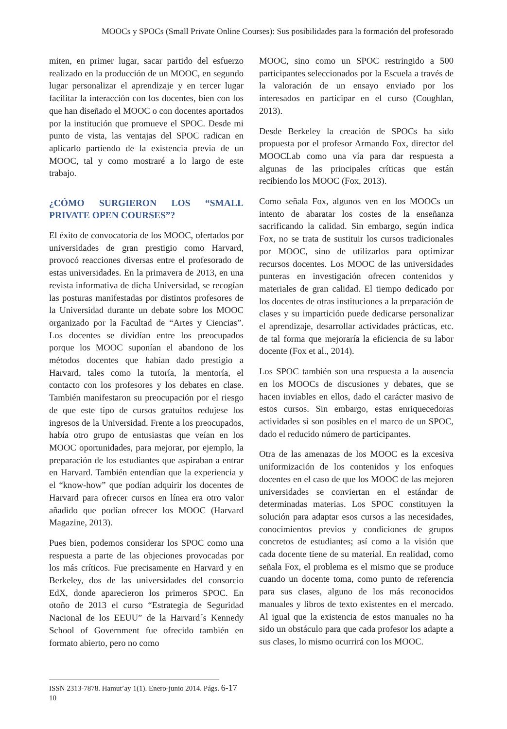MOOCs y SPOCs (Small Private Online Courses): Sus posibilidades para la formación del profesorado
miten, en primer lugar, sacar partido del esfuerzo realizado en la producción de un MOOC, en segundo lugar personalizar el aprendizaje y en tercer lugar facilitar la interacción con los docentes, bien con los que han diseñado el MOOC o con docentes aportados por la institución que promueve el SPOC. Desde mi punto de vista, las ventajas del SPOC radican en aplicarlo partiendo de la existencia previa de un MOOC, tal y como mostraré a lo largo de este trabajo.
¿CÓMO SURGIERON LOS “SMALL PRIVATE OPEN COURSES”?
El éxito de convocatoria de los MOOC, ofertados por universidades de gran prestigio como Harvard, provocó reacciones diversas entre el profesorado de estas universidades. En la primavera de 2013, en una revista informativa de dicha Universidad, se recogían las posturas manifestadas por distintos profesores de la Universidad durante un debate sobre los MOOC organizado por la Facultad de “Artes y Ciencias”. Los docentes se dividían entre los preocupados porque los MOOC suponían el abandono de los métodos docentes que habían dado prestigio a Harvard, tales como la tutoría, la mentoría, el contacto con los profesores y los debates en clase. También manifestaron su preocupación por el riesgo de que este tipo de cursos gratuitos redujese los ingresos de la Universidad. Frente a los preocupados, había otro grupo de entusiastas que veían en los MOOC oportunidades, para mejorar, por ejemplo, la preparación de los estudiantes que aspiraban a entrar en Harvard. También entendían que la experiencia y el “know-how” que podían adquirir los docentes de Harvard para ofrecer cursos en línea era otro valor añadido que podían ofrecer los MOOC (Harvard Magazine, 2013).
Pues bien, podemos considerar los SPOC como una respuesta a parte de las objeciones provocadas por los más críticos. Fue precisamente en Harvard y en Berkeley, dos de las universidades del consorcio EdX, donde aparecieron los primeros SPOC. En otoño de 2013 el curso “Estrategia de Seguridad Nacional de los EEUU” de la Harvard´s Kennedy School of Government fue ofrecido también en formato abierto, pero no como
MOOC, sino como un SPOC restringido a 500 participantes seleccionados por la Escuela a través de la valoración de un ensayo enviado por los interesados en participar en el curso (Coughlan, 2013).
Desde Berkeley la creación de SPOCs ha sido propuesta por el profesor Armando Fox, director del MOOCLab como una vía para dar respuesta a algunas de las principales críticas que están recibiendo los MOOC (Fox, 2013).
Como señala Fox, algunos ven en los MOOCs un intento de abaratar los costes de la enseñanza sacrificando la calidad. Sin embargo, según indica Fox, no se trata de sustituir los cursos tradicionales por MOOC, sino de utilizarlos para optimizar recursos docentes. Los MOOC de las universidades punteras en investigación ofrecen contenidos y materiales de gran calidad. El tiempo dedicado por los docentes de otras instituciones a la preparación de clases y su impartición puede dedicarse personalizar el aprendizaje, desarrollar actividades prácticas, etc. de tal forma que mejoraría la eficiencia de su labor docente (Fox et al., 2014).
Los SPOC también son una respuesta a la ausencia en los MOOCs de discusiones y debates, que se hacen inviables en ellos, dado el carácter masivo de estos cursos. Sin embargo, estas enriquecedoras actividades si son posibles en el marco de un SPOC, dado el reducido número de participantes.
Otra de las amenazas de los MOOC es la excesiva uniformización de los contenidos y los enfoques docentes en el caso de que los MOOC de las mejoren universidades se conviertan en el estándar de determinadas materias. Los SPOC constituyen la solución para adaptar esos cursos a las necesidades, conocimientos previos y condiciones de grupos concretos de estudiantes; así como a la visión que cada docente tiene de su material. En realidad, como señala Fox, el problema es el mismo que se produce cuando un docente toma, como punto de referencia para sus clases, alguno de los más reconocidos manuales y libros de texto existentes en el mercado. Al igual que la existencia de estos manuales no ha sido un obstáculo para que cada profesor los adapte a sus clases, lo mismo ocurrirá con los MOOC.
ISSN 2313-7878. Hamut’ay 1(1). Enero-junio 2014. Págs. 6-17
10